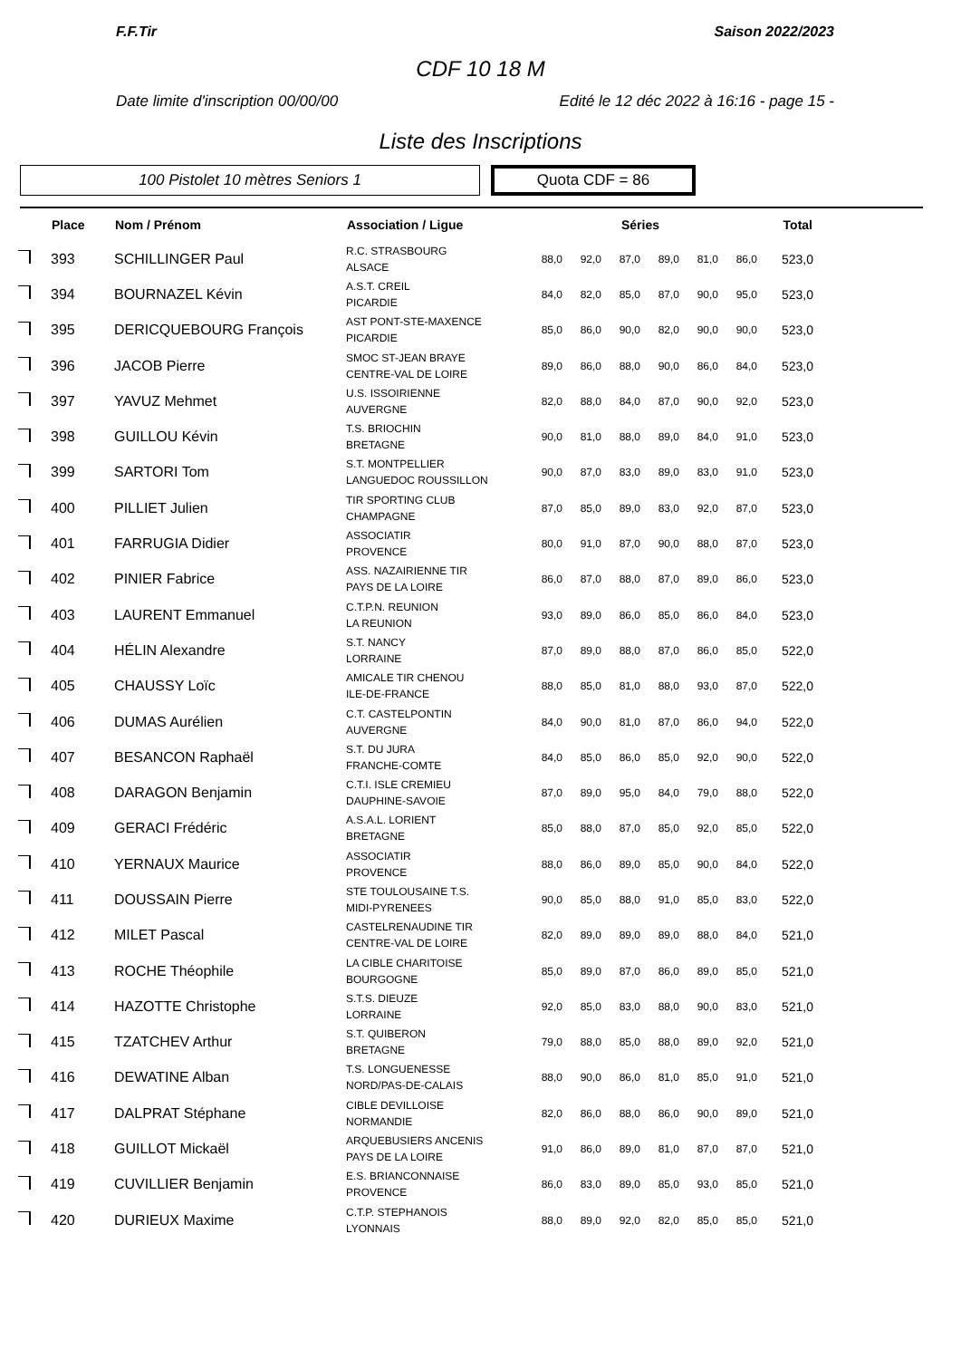F.F.Tir Saison 2022/2023
CDF 10 18 M
Date limite d'inscription 00/00/00 Edité le 12 déc 2022 à 16:16 - page 15 -
Liste des Inscriptions
100 Pistolet 10 mètres Seniors 1
Quota CDF = 86
| | Place | Nom / Prénom | Association / Ligue | Séries | | | | | | Total |
| --- | --- | --- | --- | --- | --- | --- | --- | --- | --- | --- |
| | 393 | SCHILLINGER Paul | R.C. STRASBOURG ALSACE | 88,0 | 92,0 | 87,0 | 89,0 | 81,0 | 86,0 | 523,0 |
| | 394 | BOURNAZEL Kévin | A.S.T. CREIL PICARDIE | 84,0 | 82,0 | 85,0 | 87,0 | 90,0 | 95,0 | 523,0 |
| | 395 | DERICQUEBOURG François | AST PONT-STE-MAXENCE PICARDIE | 85,0 | 86,0 | 90,0 | 82,0 | 90,0 | 90,0 | 523,0 |
| | 396 | JACOB Pierre | SMOC ST-JEAN BRAYE CENTRE-VAL DE LOIRE | 89,0 | 86,0 | 88,0 | 90,0 | 86,0 | 84,0 | 523,0 |
| | 397 | YAVUZ Mehmet | U.S. ISSOIRIENNE AUVERGNE | 82,0 | 88,0 | 84,0 | 87,0 | 90,0 | 92,0 | 523,0 |
| | 398 | GUILLOU Kévin | T.S. BRIOCHIN BRETAGNE | 90,0 | 81,0 | 88,0 | 89,0 | 84,0 | 91,0 | 523,0 |
| | 399 | SARTORI Tom | S.T. MONTPELLIER LANGUEDOC ROUSSILLON | 90,0 | 87,0 | 83,0 | 89,0 | 83,0 | 91,0 | 523,0 |
| | 400 | PILLIET Julien | TIR SPORTING CLUB CHAMPAGNE | 87,0 | 85,0 | 89,0 | 83,0 | 92,0 | 87,0 | 523,0 |
| | 401 | FARRUGIA Didier | ASSOCIATIR PROVENCE | 80,0 | 91,0 | 87,0 | 90,0 | 88,0 | 87,0 | 523,0 |
| | 402 | PINIER Fabrice | ASS. NAZAIRIENNE TIR PAYS DE LA LOIRE | 86,0 | 87,0 | 88,0 | 87,0 | 89,0 | 86,0 | 523,0 |
| | 403 | LAURENT Emmanuel | C.T.P.N. REUNION LA REUNION | 93,0 | 89,0 | 86,0 | 85,0 | 86,0 | 84,0 | 523,0 |
| | 404 | HÉLIN Alexandre | S.T. NANCY LORRAINE | 87,0 | 89,0 | 88,0 | 87,0 | 86,0 | 85,0 | 522,0 |
| | 405 | CHAUSSY Loïc | AMICALE TIR CHENOU ILE-DE-FRANCE | 88,0 | 85,0 | 81,0 | 88,0 | 93,0 | 87,0 | 522,0 |
| | 406 | DUMAS Aurélien | C.T. CASTELPONTIN AUVERGNE | 84,0 | 90,0 | 81,0 | 87,0 | 86,0 | 94,0 | 522,0 |
| | 407 | BESANCON Raphaël | S.T. DU JURA FRANCHE-COMTE | 84,0 | 85,0 | 86,0 | 85,0 | 92,0 | 90,0 | 522,0 |
| | 408 | DARAGON Benjamin | C.T.I. ISLE CREMIEU DAUPHINE-SAVOIE | 87,0 | 89,0 | 95,0 | 84,0 | 79,0 | 88,0 | 522,0 |
| | 409 | GERACI Frédéric | A.S.A.L. LORIENT BRETAGNE | 85,0 | 88,0 | 87,0 | 85,0 | 92,0 | 85,0 | 522,0 |
| | 410 | YERNAUX Maurice | ASSOCIATIR PROVENCE | 88,0 | 86,0 | 89,0 | 85,0 | 90,0 | 84,0 | 522,0 |
| | 411 | DOUSSAIN Pierre | STE TOULOUSAINE T.S. MIDI-PYRENEES | 90,0 | 85,0 | 88,0 | 91,0 | 85,0 | 83,0 | 522,0 |
| | 412 | MILET Pascal | CASTELRENAUDINE TIR CENTRE-VAL DE LOIRE | 82,0 | 89,0 | 89,0 | 89,0 | 88,0 | 84,0 | 521,0 |
| | 413 | ROCHE Théophile | LA CIBLE CHARITOISE BOURGOGNE | 85,0 | 89,0 | 87,0 | 86,0 | 89,0 | 85,0 | 521,0 |
| | 414 | HAZOTTE Christophe | S.T.S. DIEUZE LORRAINE | 92,0 | 85,0 | 83,0 | 88,0 | 90,0 | 83,0 | 521,0 |
| | 415 | TZATCHEV Arthur | S.T. QUIBERON BRETAGNE | 79,0 | 88,0 | 85,0 | 88,0 | 89,0 | 92,0 | 521,0 |
| | 416 | DEWATINE Alban | T.S. LONGUENESSE NORD/PAS-DE-CALAIS | 88,0 | 90,0 | 86,0 | 81,0 | 85,0 | 91,0 | 521,0 |
| | 417 | DALPRAT Stéphane | CIBLE DEVILLOISE NORMANDIE | 82,0 | 86,0 | 88,0 | 86,0 | 90,0 | 89,0 | 521,0 |
| | 418 | GUILLOT Mickaël | ARQUEBUSIERS ANCENIS PAYS DE LA LOIRE | 91,0 | 86,0 | 89,0 | 81,0 | 87,0 | 87,0 | 521,0 |
| | 419 | CUVILLIER Benjamin | E.S. BRIANCONNAISE PROVENCE | 86,0 | 83,0 | 89,0 | 85,0 | 93,0 | 85,0 | 521,0 |
| | 420 | DURIEUX Maxime | C.T.P. STEPHANOIS LYONNAIS | 88,0 | 89,0 | 92,0 | 82,0 | 85,0 | 85,0 | 521,0 |